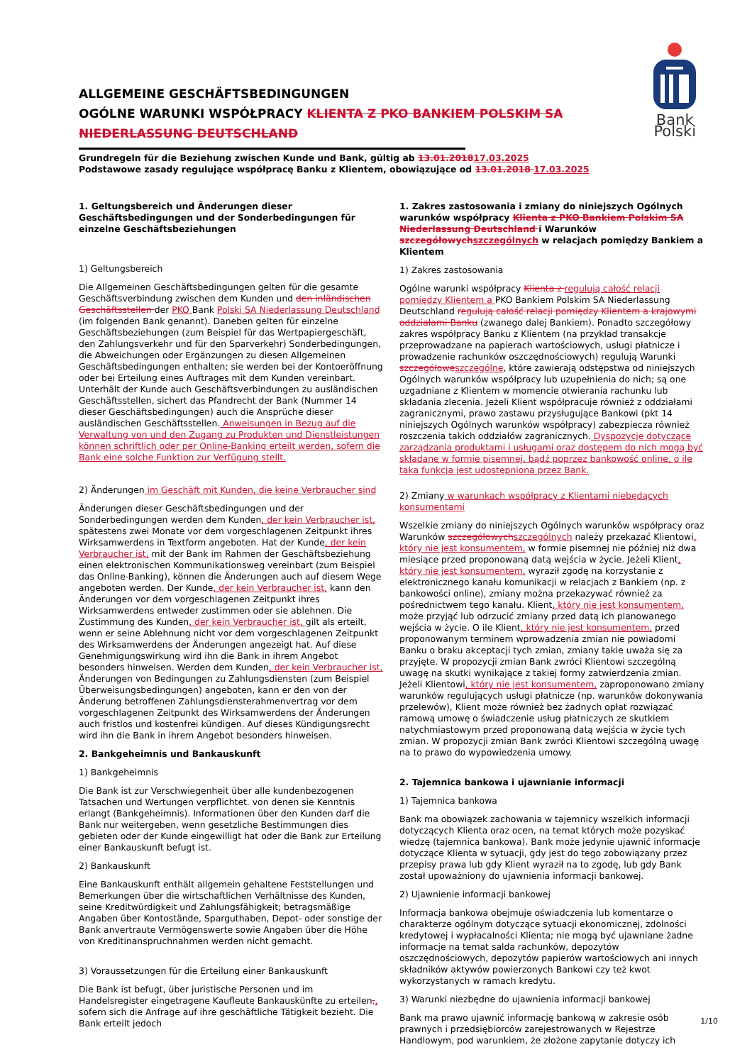ALLGEMEINE GESCHÄFTSBEDINGUNGEN
OGÓLNE WARUNKI WSPÓŁPRACY KLIENTA Z PKO BANKIEM POLSKIM SA NIEDERLASSUNG DEUTSCHLAND
Grundregeln für die Beziehung zwischen Kunde und Bank, gültig ab 13.01.201817.03.2025
Podstawowe zasady regulujące współpracę Banku z Klientem, obowiązujące od 13.01.2018 17.03.2025
Bank Polski
1. Geltungsbereich und Änderungen dieser Geschäftsbedingungen und der Sonderbedingungen für einzelne Geschäftsbeziehungen
1) Geltungsbereich
Die Allgemeinen Geschäftsbedingungen gelten für die gesamte Geschäftsverbindung zwischen dem Kunden und den inländischen Geschäftsstellen der PKO Bank Polski SA Niederlassung Deutschland (im folgenden Bank genannt). Daneben gelten für einzelne Geschäftsbeziehungen (zum Beispiel für das Wertpapiergeschäft, den Zahlungsverkehr und für den Sparverkehr) Sonderbedingungen, die Abweichungen oder Ergänzungen zu diesen Allgemeinen Geschäftsbedingungen enthalten; sie werden bei der Kontoeröffnung oder bei Erteilung eines Auftrages mit dem Kunden vereinbart. Unterhält der Kunde auch Geschäftsverbindungen zu ausländischen Geschäftsstellen, sichert das Pfandrecht der Bank (Nummer 14 dieser Geschäftsbedingungen) auch die Ansprüche dieser ausländischen Geschäftsstellen. Anweisungen in Bezug auf die Verwaltung von und den Zugang zu Produkten und Dienstleistungen können schriftlich oder per Online-Banking erteilt werden, sofern die Bank eine solche Funktion zur Verfügung stellt.
2) Änderungen im Geschäft mit Kunden, die keine Verbraucher sind
Änderungen dieser Geschäftsbedingungen und der Sonderbedingungen werden dem Kunden, der kein Verbraucher ist, spätestens zwei Monate vor dem vorgeschlagenen Zeitpunkt ihres Wirksamwerdens in Textform angeboten. Hat der Kunde, der kein Verbraucher ist, mit der Bank im Rahmen der Geschäftsbeziehung einen elektronischen Kommunikationsweg vereinbart (zum Beispiel das Online-Banking), können die Änderungen auch auf diesem Wege angeboten werden. Der Kunde, der kein Verbraucher ist, kann den Änderungen vor dem vorgeschlagenen Zeitpunkt ihres Wirksamwerdens entweder zustimmen oder sie ablehnen. Die Zustimmung des Kunden, der kein Verbraucher ist, gilt als erteilt, wenn er seine Ablehnung nicht vor dem vorgeschlagenen Zeitpunkt des Wirksamwerdens der Änderungen angezeigt hat. Auf diese Genehmigungswirkung wird ihn die Bank in ihrem Angebot besonders hinweisen. Werden dem Kunden, der kein Verbraucher ist, Änderungen von Bedingungen zu Zahlungsdiensten (zum Beispiel Überweisungsbedingungen) angeboten, kann er den von der Änderung betroffenen Zahlungsdiensterahmenvertrag vor dem vorgeschlagenen Zeitpunkt des Wirksamwerdens der Änderungen auch fristlos und kostenfrei kündigen. Auf dieses Kündigungsrecht wird ihn die Bank in ihrem Angebot besonders hinweisen.
2. Bankgeheimnis und Bankauskunft
1) Bankgeheimnis
Die Bank ist zur Verschwiegenheit über alle kundenbezogenen Tatsachen und Wertungen verpflichtet. von denen sie Kenntnis erlangt (Bankgeheimnis). Informationen über den Kunden darf die Bank nur weitergeben, wenn gesetzliche Bestimmungen dies gebieten oder der Kunde eingewilligt hat oder die Bank zur Erteilung einer Bankauskunft befugt ist.
2) Bankauskunft
Eine Bankauskunft enthält allgemein gehaltene Feststellungen und Bemerkungen über die wirtschaftlichen Verhältnisse des Kunden, seine Kreditwürdigkeit und Zahlungsfähigkeit; betragsmäßige Angaben über Kontostände, Sparguthaben, Depot- oder sonstige der Bank anvertraute Vermögenswerte sowie Angaben über die Höhe von Kreditinanspruchnahmen werden nicht gemacht.
3) Voraussetzungen für die Erteilung einer Bankauskunft
Die Bank ist befugt, über juristische Personen und im Handelsregister eingetragene Kaufleute Bankauskünfte zu erteilen,, sofern sich die Anfrage auf ihre geschäftliche Tätigkeit bezieht. Die Bank erteilt jedoch
1. Zakres zastosowania i zmiany do niniejszych Ogólnych warunków współpracy Klienta z PKO Bankiem Polskim SA Niederlassung Deutschland i Warunków szczegółowych szczególnych w relacjach pomiędzy Bankiem a Klientem
1) Zakres zastosowania
Ogólne warunki współpracy Klienta z regulują całość relacji pomiędzy Klientem a PKO Bankiem Polskim SA Niederlassung Deutschland regulują całość relacji pomiędzy Klientem a krajowymi oddziałami Banku (zwanego dalej Bankiem). Ponadto szczegółowy zakres współpracy Banku z Klientem (na przykład transakcje przeprowadzane na papierach wartościowych, usługi płatnicze i prowadzenie rachunków oszczędnościowych) regulują Warunki szczegółowe szczególne, które zawierają odstępstwa od niniejszych Ogólnych warunków współpracy lub uzupełnienia do nich; są one uzgadniane z Klientem w momencie otwierania rachunku lub składania zlecenia. Jeżeli Klient współpracuje również z oddziałami zagranicznymi, prawo zastawu przysługujące Bankowi (pkt 14 niniejszych Ogólnych warunków współpracy) zabezpiecza również roszczenia takich oddziałów zagranicznych. Dyspozycje dotyczące zarządzania produktami i usługami oraz dostępem do nich mogą być składane w formie pisemnej, bądź poprzez bankowość online, o ile taka funkcja jest udostępniona przez Bank.
2) Zmiany w warunkach współpracy z Klientami niebędących konsumentami
Wszelkie zmiany do niniejszych Ogólnych warunków współpracy oraz Warunków szczegółowych szczególnych należy przekazać Klientowi, który nie jest konsumentem, w formie pisemnej nie później niż dwa miesiące przed proponowaną datą wejścia w życie. Jeżeli Klient, który nie jest konsumentem, wyraził zgodę na korzystanie z elektronicznego kanału komunikacji w relacjach z Bankiem (np. z bankowości online), zmiany można przekazywać również za pośrednictwem tego kanału. Klient, który nie jest konsumentem, może przyjąć lub odrzucić zmiany przed datą ich planowanego wejścia w życie. O ile Klient, który nie jest konsumentem, przed proponowanym terminem wprowadzenia zmian nie powiadomi Banku o braku akceptacji tych zmian, zmiany takie uważa się za przyjęte. W propozycji zmian Bank zwróci Klientowi szczególną uwagę na skutki wynikające z takiej formy zatwierdzenia zmian. Jeżeli Klientowi, który nie jest konsumentem, zaproponowano zmiany warunków regulujących usługi płatnicze (np. warunków dokonywania przelewów), Klient może również bez żadnych opłat rozwiązać ramową umowę o świadczenie usług płatniczych ze skutkiem natychmiastowym przed proponowaną datą wejścia w życie tych zmian. W propozycji zmian Bank zwróci Klientowi szczególną uwagę na to prawo do wypowiedzenia umowy.
2. Tajemnica bankowa i ujawnianie informacji
1) Tajemnica bankowa
Bank ma obowiązek zachowania w tajemnicy wszelkich informacji dotyczących Klienta oraz ocen, na temat których może pozyskać wiedzę (tajemnica bankowa). Bank może jedynie ujawnić informacje dotyczące Klienta w sytuacji, gdy jest do tego zobowiązany przez przepisy prawa lub gdy Klient wyraził na to zgodę, lub gdy Bank został upoważniony do ujawnienia informacji bankowej.
2) Ujawnienie informacji bankowej
Informacja bankowa obejmuje oświadczenia lub komentarze o charakterze ogólnym dotyczące sytuacji ekonomicznej, zdolności kredytowej i wypłacalności Klienta; nie mogą być ujawniane żadne informacje na temat salda rachunków, depozytów oszczędnościowych, depozytów papierów wartościowych ani innych składników aktywów powierzonych Bankowi czy też kwot wykorzystanych w ramach kredytu.
3) Warunki niezbędne do ujawnienia informacji bankowej
Bank ma prawo ujawnić informację bankową w zakresie osób prawnych i przedsiębiorców zarejestrowanych w Rejestrze Handlowym, pod warunkiem, że złożone zapytanie dotyczy ich
1/10